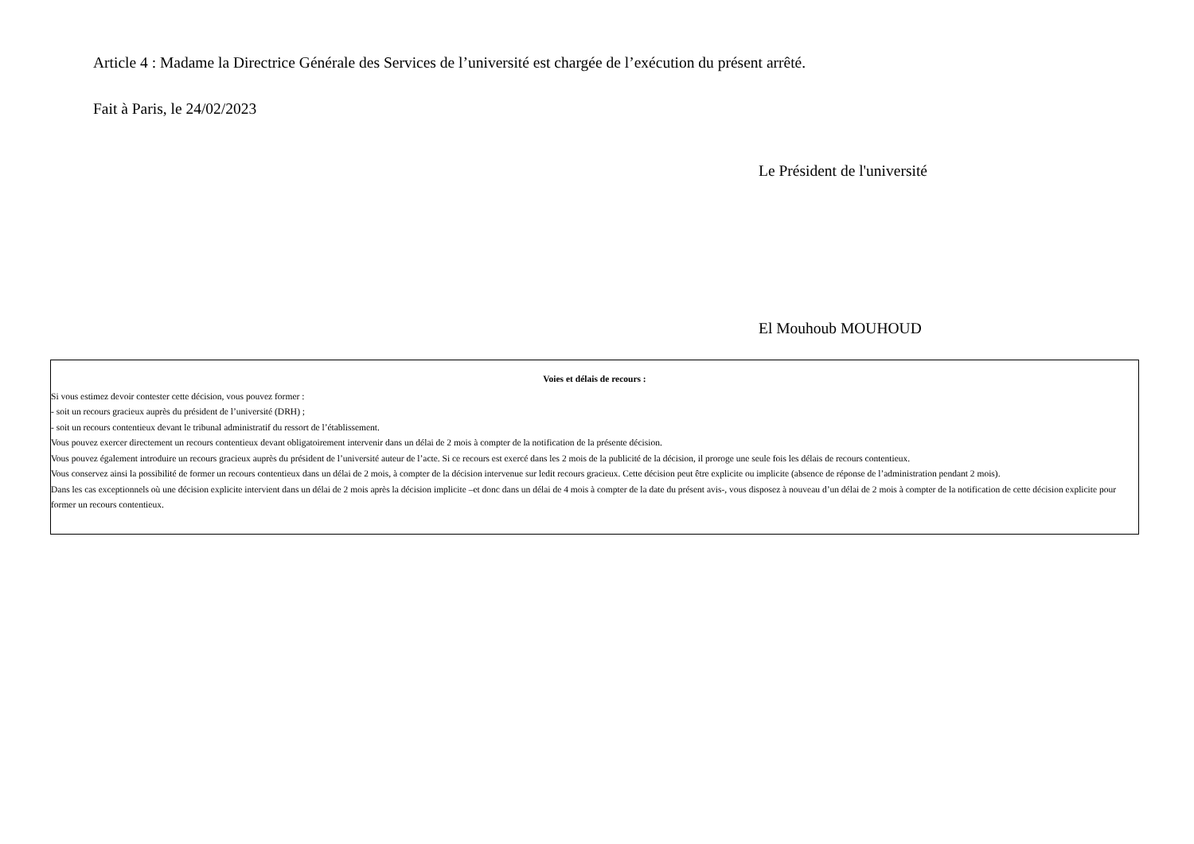Article 4 : Madame la Directrice Générale des Services de l’université est chargée de l’exécution du présent arrêté.
Fait à Paris, le 24/02/2023
Le Président de l'université
El Mouhoub MOUHOUD
Voies et délais de recours :
Si vous estimez devoir contester cette décision, vous pouvez former :
- soit un recours gracieux auprès du président de l’université (DRH) ;
- soit un recours contentieux devant le tribunal administratif du ressort de l’établissement.
Vous pouvez exercer directement un recours contentieux devant obligatoirement intervenir dans un délai de 2 mois à compter de la notification de la présente décision.
Vous pouvez également introduire un recours gracieux auprès du président de l’université auteur de l’acte. Si ce recours est exercé dans les 2 mois de la publicité de la décision, il proroge une seule fois les délais de recours contentieux.
Vous conservez ainsi la possibilité de former un recours contentieux dans un délai de 2 mois, à compter de la décision intervenue sur ledit recours gracieux. Cette décision peut être explicite ou implicite (absence de réponse de l’administration pendant 2 mois).
Dans les cas exceptionnels où une décision explicite intervient dans un délai de 2 mois après la décision implicite –et donc dans un délai de 4 mois à compter de la date du présent avis-, vous disposez à nouveau d’un délai de 2 mois à compter de la notification de cette décision explicite pour former un recours contentieux.